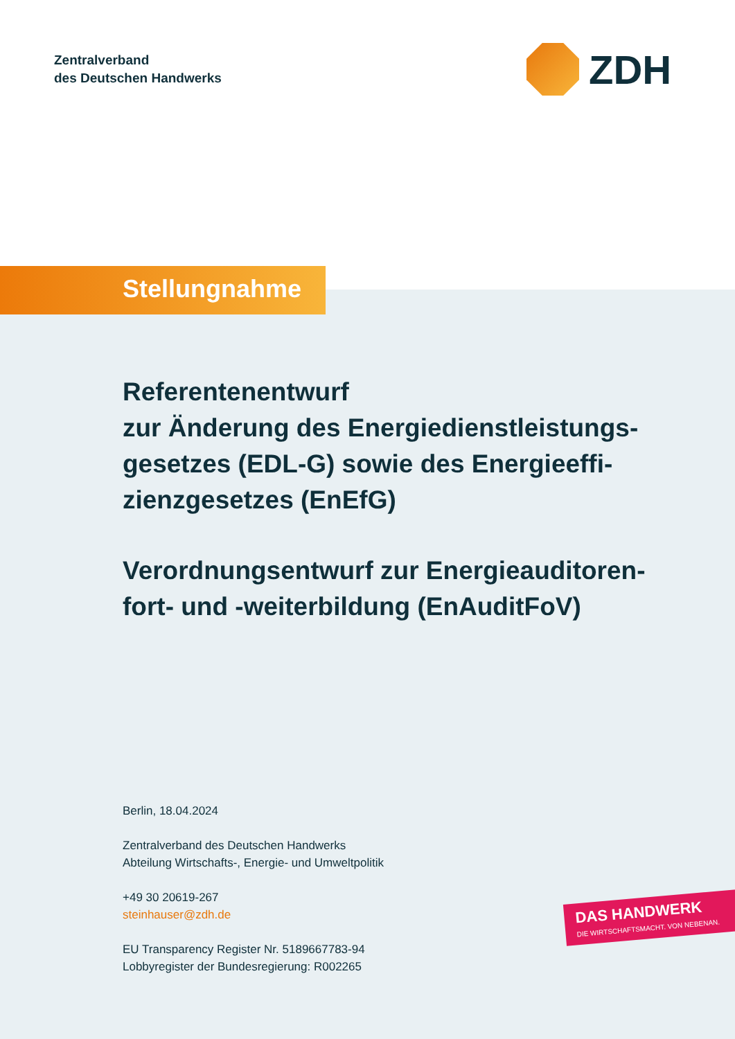Zentralverband
des Deutschen Handwerks
ZDH
Stellungnahme
Referentenentwurf
zur Änderung des Energiedienstleistungs-gesetzes (EDL-G) sowie des Energieeffi-zienzgesetzes (EnEfG)
Verordnungsentwurf zur Energieauditoren-fort- und -weiterbildung (EnAuditFoV)
Berlin, 18.04.2024
Zentralverband des Deutschen Handwerks
Abteilung Wirtschafts-, Energie- und Umweltpolitik
+49 30 20619-267
steinhauser@zdh.de
EU Transparency Register Nr. 5189667783-94
Lobbyregister der Bundesregierung: R002265
DAS HANDWERK
DIE WIRTSCHAFTSMACHT. VON NEBENAN.